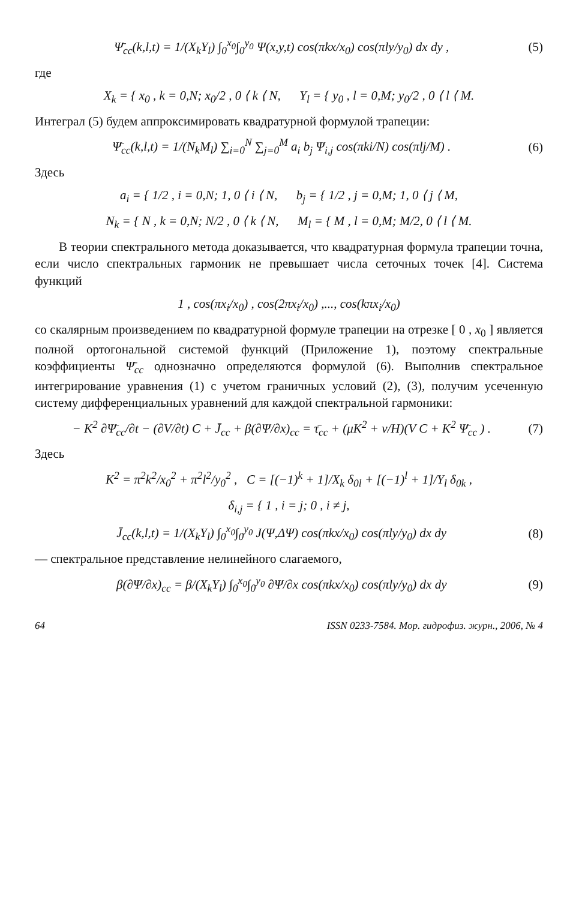Ψ̄<sub>cc</sub>(k,l,t) = 1/(X<sub>k</sub>Y<sub>l</sub>) ∫<sub>0</sub><sup>x<sub>0</sub></sup>∫<sub>0</sub><sup>y<sub>0</sub></sup> Ψ(x,y,t) cos(πkx/x<sub>0</sub>) cos(πly/y<sub>0</sub>) dx dy , (5)
где
X<sub>k</sub> = { x<sub>0</sub> , k = 0,N; x<sub>0</sub>/2 , 0 ⟨ k ⟨ N, Y<sub>l</sub> = { y<sub>0</sub> , l = 0,M; y<sub>0</sub>/2 , 0 ⟨ l ⟨ M.
Интеграл (5) будем аппроксимировать квадратурной формулой трапеции:
Ψ̄<sub>cc</sub>(k,l,t) = 1/(N<sub>k</sub>M<sub>l</sub>) ∑<sub>i=0</sub><sup>N</sup> ∑<sub>j=0</sub><sup>M</sup> a<sub>i</sub> b<sub>j</sub> Ψ<sub>i,j</sub> cos(πki/N) cos(πlj/M) . (6)
Здесь
a<sub>i</sub> = { 1/2 , i = 0,N; 1, 0 ⟨ i ⟨ N, b<sub>j</sub> = { 1/2 , j = 0,M; 1, 0 ⟨ j ⟨ M,
N<sub>k</sub> = { N , k = 0,N; N/2 , 0 ⟨ k ⟨ N, M<sub>l</sub> = { M , l = 0,M; M/2, 0 ⟨ l ⟨ M.
В теории спектрального метода доказывается, что квадратурная формула трапеции точна, если число спектральных гармоник не превышает числа сеточных точек [4]. Система функций
1 , cos(πx<sub>i</sub>/x<sub>0</sub>) , cos(2πx<sub>i</sub>/x<sub>0</sub>) ,..., cos(kπx<sub>i</sub>/x<sub>0</sub>)
со скалярным произведением по квадратурной формуле трапеции на отрезке [ 0 , x<sub>0</sub> ] является полной ортогональной системой функций (Приложение 1), поэтому спектральные коэффициенты Ψ̄<sub>cc</sub> однозначно определяются формулой (6). Выполнив спектральное интегрирование уравнения (1) с учетом граничных условий (2), (3), получим усеченную систему дифференциальных уравнений для каждой спектральной гармоники:
− K<sup>2</sup> ∂Ψ̄<sub>cc</sub>/∂t − (∂V/∂t) C + J̄<sub>cc</sub> + β(∂Ψ/∂x)<sub>cc</sub> = τ̄<sub>cc</sub> + (μK<sup>2</sup> + ν/H)(V C + K<sup>2</sup> Ψ̄<sub>cc</sub> ) . (7)
Здесь
K<sup>2</sup> = π<sup>2</sup>k<sup>2</sup>/x<sub>0</sub><sup>2</sup> + π<sup>2</sup>l<sup>2</sup>/y<sub>0</sub><sup>2</sup> , C = [(−1)<sup>k</sup> + 1]/X<sub>k</sub> δ<sub>0l</sub> + [(−1)<sup>l</sup> + 1]/Y<sub>l</sub> δ<sub>0k</sub> ,
δ<sub>i,j</sub> = { 1 , i = j; 0 , i ≠ j,
J̄<sub>cc</sub>(k,l,t) = 1/(X<sub>k</sub>Y<sub>l</sub>) ∫<sub>0</sub><sup>x<sub>0</sub></sup>∫<sub>0</sub><sup>y<sub>0</sub></sup> J(Ψ,ΔΨ) cos(πkx/x<sub>0</sub>) cos(πly/y<sub>0</sub>) dx dy (8)
— спектральное представление нелинейного слагаемого,
β(∂Ψ/∂x)<sub>cc</sub> = β/(X<sub>k</sub>Y<sub>l</sub>) ∫<sub>0</sub><sup>x<sub>0</sub></sup>∫<sub>0</sub><sup>y<sub>0</sub></sup> ∂Ψ/∂x cos(πkx/x<sub>0</sub>) cos(πly/y<sub>0</sub>) dx dy (9)
64 ISSN 0233-7584. Мор. гидрофиз. журн., 2006, № 4